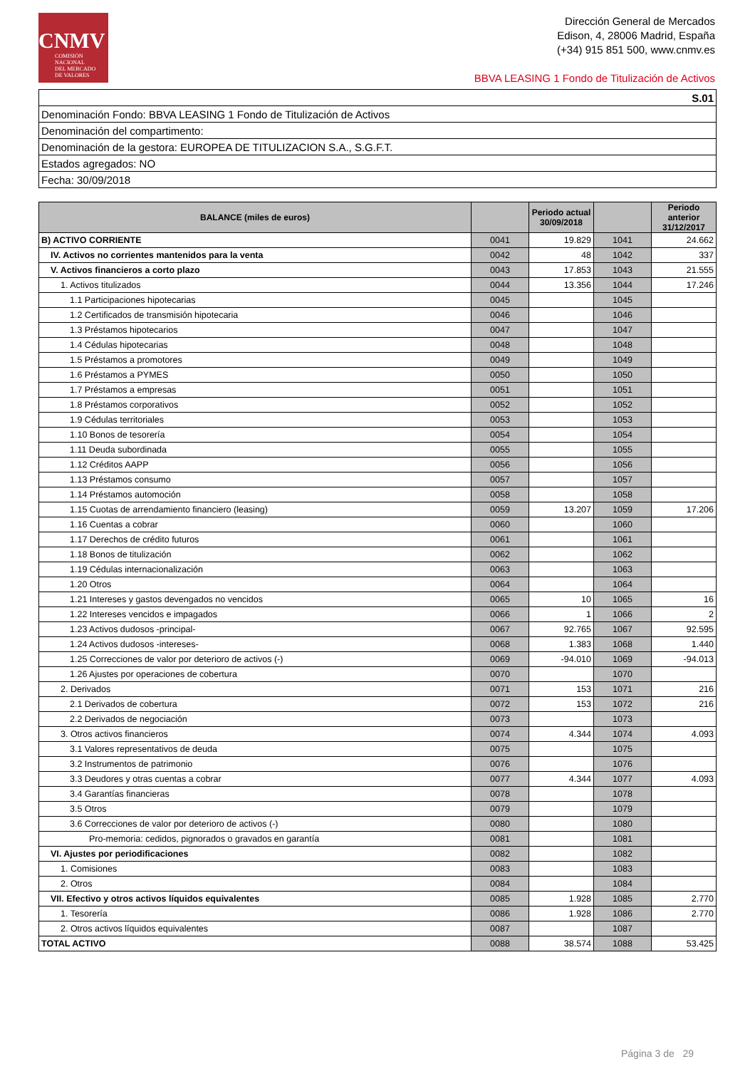CNMV
COMISIÓN
NACIONAL
DEL MERCADO
DE VALORES
Dirección General de Mercados
Edison, 4, 28006 Madrid, España
(+34) 915 851 500, www.cnmv.es
BBVA LEASING 1 Fondo de Titulización de Activos
| S.01 |
| Denominación Fondo: BBVA LEASING 1 Fondo de Titulización de Activos |
| Denominación del compartimento: |
| Denominación de la gestora: EUROPEA DE TITULIZACION S.A., S.G.F.T. |
| Estados agregados: NO |
| Fecha: 30/09/2018 |
| BALANCE (miles de euros) | | Periodo actual 30/09/2018 | | Periodo anterior 31/12/2017 |
| --- | --- | --- | --- | --- |
| B) ACTIVO CORRIENTE | 0041 | 19.829 | 1041 | 24.662 |
| IV. Activos no corrientes mantenidos para la venta | 0042 | 48 | 1042 | 337 |
| V. Activos financieros a corto plazo | 0043 | 17.853 | 1043 | 21.555 |
| 1. Activos titulizados | 0044 | 13.356 | 1044 | 17.246 |
| 1.1 Participaciones hipotecarias | 0045 | | 1045 | |
| 1.2 Certificados de transmisión hipotecaria | 0046 | | 1046 | |
| 1.3 Préstamos hipotecarios | 0047 | | 1047 | |
| 1.4 Cédulas hipotecarias | 0048 | | 1048 | |
| 1.5 Préstamos a promotores | 0049 | | 1049 | |
| 1.6 Préstamos a PYMES | 0050 | | 1050 | |
| 1.7 Préstamos a empresas | 0051 | | 1051 | |
| 1.8 Préstamos corporativos | 0052 | | 1052 | |
| 1.9 Cédulas territoriales | 0053 | | 1053 | |
| 1.10 Bonos de tesorería | 0054 | | 1054 | |
| 1.11 Deuda subordinada | 0055 | | 1055 | |
| 1.12 Créditos AAPP | 0056 | | 1056 | |
| 1.13 Préstamos consumo | 0057 | | 1057 | |
| 1.14 Préstamos automoción | 0058 | | 1058 | |
| 1.15 Cuotas de arrendamiento financiero (leasing) | 0059 | 13.207 | 1059 | 17.206 |
| 1.16 Cuentas a cobrar | 0060 | | 1060 | |
| 1.17 Derechos de crédito futuros | 0061 | | 1061 | |
| 1.18 Bonos de titulización | 0062 | | 1062 | |
| 1.19 Cédulas internacionalización | 0063 | | 1063 | |
| 1.20 Otros | 0064 | | 1064 | |
| 1.21 Intereses y gastos devengados no vencidos | 0065 | 10 | 1065 | 16 |
| 1.22 Intereses vencidos e impagados | 0066 | 1 | 1066 | 2 |
| 1.23 Activos dudosos -principal- | 0067 | 92.765 | 1067 | 92.595 |
| 1.24 Activos dudosos -intereses- | 0068 | 1.383 | 1068 | 1.440 |
| 1.25 Correcciones de valor por deterioro de activos (-) | 0069 | -94.010 | 1069 | -94.013 |
| 1.26 Ajustes por operaciones de cobertura | 0070 | | 1070 | |
| 2. Derivados | 0071 | 153 | 1071 | 216 |
| 2.1 Derivados de cobertura | 0072 | 153 | 1072 | 216 |
| 2.2 Derivados de negociación | 0073 | | 1073 | |
| 3. Otros activos financieros | 0074 | 4.344 | 1074 | 4.093 |
| 3.1 Valores representativos de deuda | 0075 | | 1075 | |
| 3.2 Instrumentos de patrimonio | 0076 | | 1076 | |
| 3.3 Deudores y otras cuentas a cobrar | 0077 | 4.344 | 1077 | 4.093 |
| 3.4 Garantías financieras | 0078 | | 1078 | |
| 3.5 Otros | 0079 | | 1079 | |
| 3.6 Correcciones de valor por deterioro de activos (-) | 0080 | | 1080 | |
| Pro-memoria: cedidos, pignorados o gravados en garantía | 0081 | | 1081 | |
| VI. Ajustes por periodificaciones | 0082 | | 1082 | |
| 1. Comisiones | 0083 | | 1083 | |
| 2. Otros | 0084 | | 1084 | |
| VII. Efectivo y otros activos líquidos equivalentes | 0085 | 1.928 | 1085 | 2.770 |
| 1. Tesorería | 0086 | 1.928 | 1086 | 2.770 |
| 2. Otros activos líquidos equivalentes | 0087 | | 1087 | |
| TOTAL ACTIVO | 0088 | 38.574 | 1088 | 53.425 |
Página 3 de 29